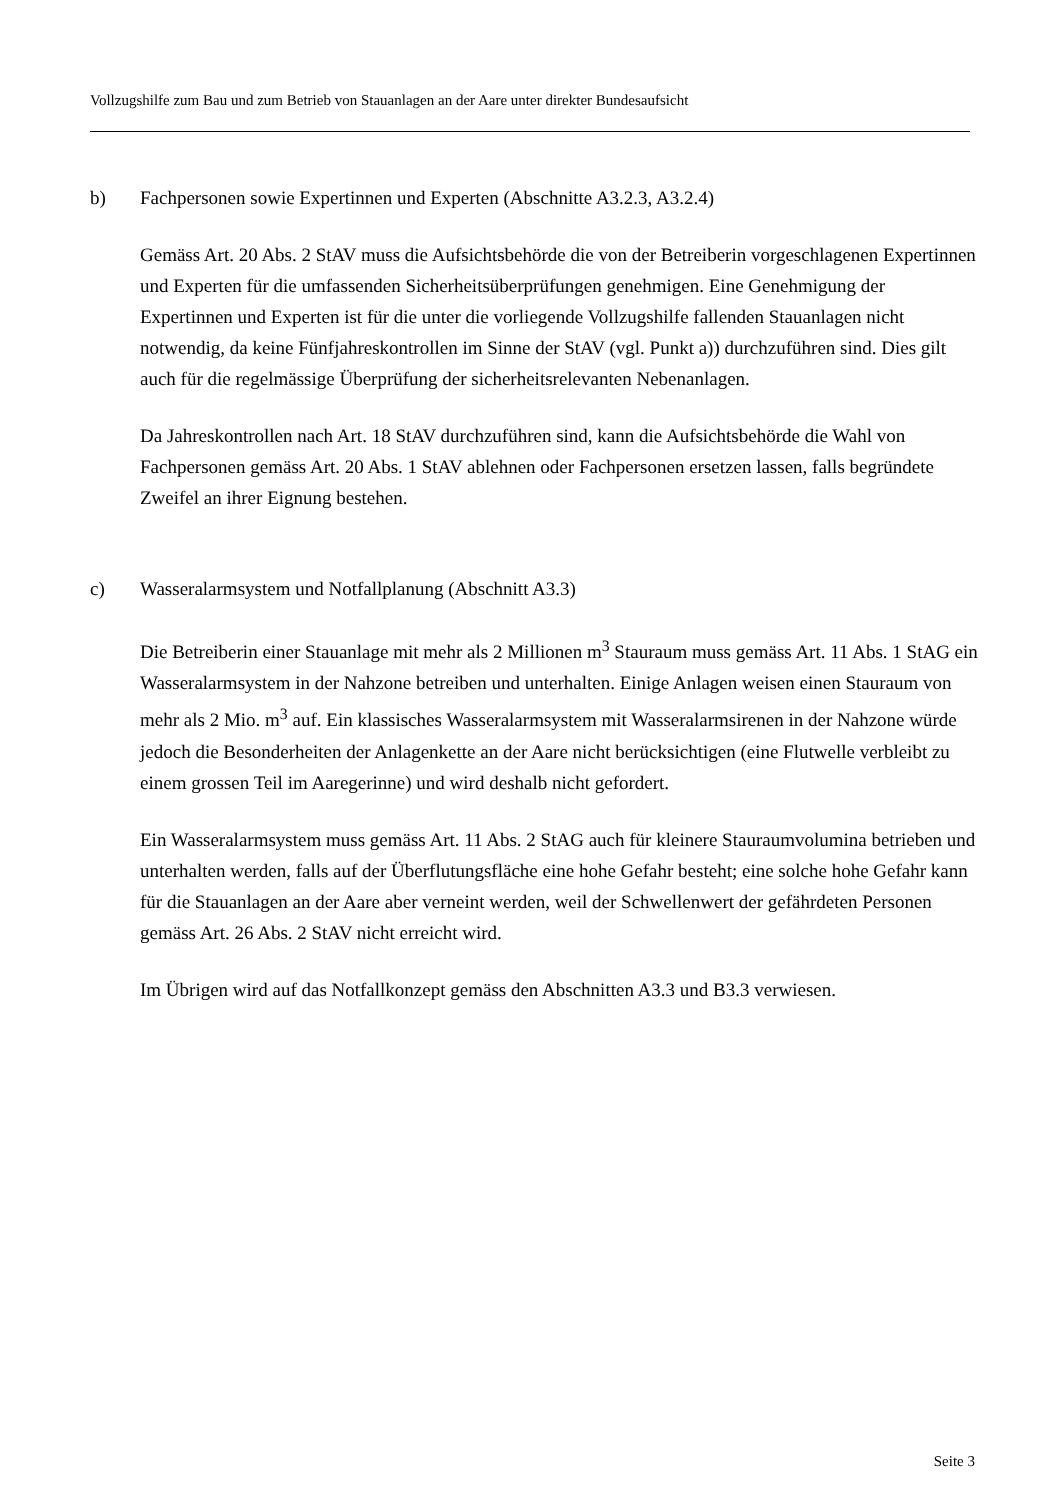Vollzugshilfe zum Bau und zum Betrieb von Stauanlagen an der Aare unter direkter Bundesaufsicht
b) Fachpersonen sowie Expertinnen und Experten (Abschnitte A3.2.3, A3.2.4)
Gemäss Art. 20 Abs. 2 StAV muss die Aufsichtsbehörde die von der Betreiberin vorgeschlagenen Expertinnen und Experten für die umfassenden Sicherheitsüberprüfungen genehmigen. Eine Genehmigung der Expertinnen und Experten ist für die unter die vorliegende Vollzugshilfe fallenden Stauanlagen nicht notwendig, da keine Fünfjahreskontrollen im Sinne der StAV (vgl. Punkt a)) durchzuführen sind. Dies gilt auch für die regelmässige Überprüfung der sicherheitsrelevanten Nebenanlagen.
Da Jahreskontrollen nach Art. 18 StAV durchzuführen sind, kann die Aufsichtsbehörde die Wahl von Fachpersonen gemäss Art. 20 Abs. 1 StAV ablehnen oder Fachpersonen ersetzen lassen, falls begründete Zweifel an ihrer Eignung bestehen.
c) Wasseralarmsystem und Notfallplanung (Abschnitt A3.3)
Die Betreiberin einer Stauanlage mit mehr als 2 Millionen m<sup>3</sup> Stauraum muss gemäss Art. 11 Abs. 1 StAG ein Wasseralarmsystem in der Nahzone betreiben und unterhalten. Einige Anlagen weisen einen Stauraum von mehr als 2 Mio. m<sup>3</sup> auf. Ein klassisches Wasseralarmsystem mit Wasseralarmsirenen in der Nahzone würde jedoch die Besonderheiten der Anlagenkette an der Aare nicht berücksichtigen (eine Flutwelle verbleibt zu einem grossen Teil im Aaregerinne) und wird deshalb nicht gefordert.
Ein Wasseralarmsystem muss gemäss Art. 11 Abs. 2 StAG auch für kleinere Stauraumvolumina betrieben und unterhalten werden, falls auf der Überflutungsfläche eine hohe Gefahr besteht; eine solche hohe Gefahr kann für die Stauanlagen an der Aare aber verneint werden, weil der Schwellenwert der gefährdeten Personen gemäss Art. 26 Abs. 2 StAV nicht erreicht wird.
Im Übrigen wird auf das Notfallkonzept gemäss den Abschnitten A3.3 und B3.3 verwiesen.
Seite 3